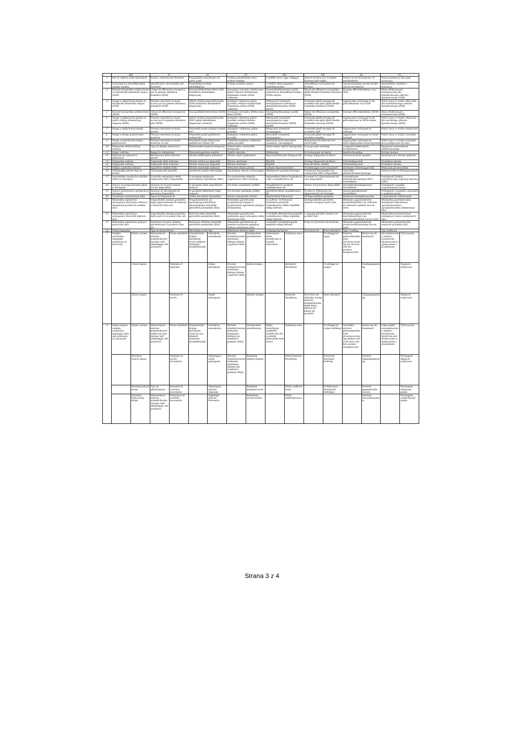| | HR | | IT | | LV | | LT | | HU | | MT | | NL | | PL | |
| --- | --- | --- | --- | --- | --- | --- | --- | --- | --- | --- | --- | --- | --- | --- | --- | --- |
| 1. | Ime ili zaštitni znak dobavljača | | Nome o marchio del fornitore | | Piegādātāja nosaukums vai preču zīme | | Tiekėjo pavadinimas arba prekės ženklas | | A szállító neve vagy védjegye | | Isem il-fornitur jew il-marka kummerċjali tiegħu | | Naam van de leverancier of handelsmerk | | Nazwa dostawcy lub znak towarowy: | |
| 2. | Dobavljačeva identifikacijska oznaka modela | | Identificativo del modello del fornitore | | Piegādātāja modeļa identifikators | | Tiekėjo modelio žymuo | | A szállító által megadott modellazonosító | | Identifikatur tal-mudell tal-fornitur | | Typeaanduiding van het model van de leverancier | | Identyfikator modelu u dostawcy | |
| 3. | Razred energetske učinkovitosti za standardni dinamički raspon (SDR) | | Classe di efficienza energetica per la gamma dinamica standard (SDR) | | Energoefektivitātes klase SDR (standarta dinamiskais diapazons) | | Energijos vartojimo efektyvumo klasė veikiant standartinės dinaminės srities (SDR) veiksena | | Energiahatékonysági osztály szabványos dinamikatartomány (SDR) esetén | | Klassi tal-effiċjenza enerġetika għall-Medda Dinamika Standard (SDR) | | Energie-efficiëntieklasse voor SDR | | Klasa efektywności energetycznej dla standardowego zakresu dynamicznego (SDR) | |
| 4. | Snaga u uključenom stanju za standardni dinamički raspon (SDR) | | Potenza assorbita in modo acceso per la gamma dinamica standard (SDR) | | Aktīvā režīmā pieprasītā jauda SDR (standarta dinamiskais diapazons) | | Įjungties veiksenos galios poreikis veikiant standartinės dinaminės srities (SDR) veiksena | | Bekapcsolt üzemmód energiaigénye szabványos dinamikatartomány (SDR) esetén | | Domanda għall-enerġija fil-modalità mix-għul għall-Medda Dinamika Standard (SDR) | | Opgenomen vermogen in de gebruiksstand voor SDR | | Pobór mocy w trybie włączenia dla standardowego zakresu dynamicznego (SDR) | |
| 5. | Razred energetske učinkovitosti (HDR) | | Classe di efficienza energetica (HDR) | | Energoefektivitātes klase (HDR) | | Energijos vartojimo efektyvumo klasė (HDR) | | Energiahatékonysági osztály (HDR) | | Klassi tal-effiċjenza enerġetika (HDR) | | Energie-efficiëntieklasse (HDR) | | Klasa efektywności energetycznej (HDR) | |
| 6. | Snaga u uključenom stanju za način velikog dinamičkog raspona (HDR) | | Potenza assorbita in modo acceso per la gamma dinamica alta (HDR) | | Aktīvā režīmā pieprasītā jauda HDR (plašs dinamiskais diapazons) režīmam | | Įjungties veiksenos galios poreikis veikiant didelės dinaminės srities (HDR) veiksena | | Bekapcsolt üzemmód energiaigénye nagy dinamikatartomány (HDR) esetén | | Domanda għall-enerġija fil-modalità mix-għul għall-Medda Dinamika Qawwija (HDR) | | Opgenomen vermogen in de gebruiksstand in HDR-modus | | Pobór mocy w trybie włączenia dla szerokiego zakresu dynamicznego (HDR) | |
| 7. | Snaga u isključenom stanju | | Potenza assorbita in modo spento | | Pieprasītā jauda izslēgtā režīmā (W) | | Išjungties veiksenos galios poreikis | | Kikapcsolt üzemmód, energiaigény | | Domanda għall-enerġija fil-modalità mitfi | | Opgenomen vermogen in uitstand | | Pobór mocy w trybie wyłączenia | |
| 8. | Snaga u stanju pripravnosti | | Potenza assorbita in modo stand-by | | Pieprasītā jauda gaidstāves režīmā (W) | | Budėjimo veiksenos galios poreikis | | Készenléti üzemmód, energiaigény | | Domanda għall-enerġija fil-modalità standby | | Opgenomen vermogen in stand-bystand | | Pobór mocy w trybie czuwania | |
| 9. | Snaga u umreženom stanju pripravnosti | | Potenza assorbita in modo stand-by in rete | | Pieprasītā jauda tīklierosas gaidstāves režīmā (W) | | Tinklinės budėjimo veiksenos galios poreikis | | Hálózatvezérelt készenléti üzemmód, energiaigény | | Kategorija tal-unità tal-wiri elettronika | | Opgenomen vermogen in netwerkgebonden stand-bystand | | Pobór mocy w trybie czuwania przy podłączeniu do sieci | |
| 10. | Kategorija elektroničkog zaslona | | Tipo di display elettronico | | Elektroniskā displeja kategorija | | Elektroninio vaizduoklio kategorija | | Elektronikus kijelző kategóriája | | Il-proporzjon tad-daqs | | Categorie elektronisch beeldscherm | | Kategoria wyświetlacza elektronicznego | |
| 11. | Omjer veličine | | Rapporto dimensioni | | Platuma/augstuma samērs | | Dydžio santykis | | Oldalarány | | Ir-riżoluzzjoni tal-iskrin | | Beeldverhouding | | Format obrazu | |
| 12. | Razlučivost zaslona (u pikselima) | | Risoluzione dello schermo (pixel) | | Ekrāna izšķirtspēja (pikseļos) | | Ekrano skyra (pikseliais) | | Képernyőfelbontás (képpontok) | | Id-daqs dijagonali tal-iskrin | | Schermresolutie (pixels) | | Rozdzielczość ekranu (piksele) | |
| 13. | Dijagonala zaslona | | Diagonale dello schermo | | Ekrāna izmērs pa diagonāli | | Ekrano įstrižainė | | Képátló | | Id-daqs dijagonali tal-iskrin | | Schermdiagonaal | | Przekątna ekranu | |
| 14. | Dijagonala zaslona | | Diagonale dello schermo | | Ekrāna izmērs pa diagonāli | | Ekrano įstrižainė | | Képátló | | Erja tal-iskrin viżibbli | | Schermdiagonaal | | Przekątna ekranu | |
| 15. | Vidljivo područje zaslona | | Superficie visibile dello | | Ekrāna redzamais laukums | | Matomas ekrano plotas | | Látható képernyőterület | | It-teknoloġija użata tal-panell | | Zichtbaar schermoppervlak | | Widoczna powierzchnia | |
| 16. | Tehnologija panela koja se koristi | | Tecnologia del pannello | | Izmantotā paneļu tehnoloģija | | Naudojama ekrano technologija | | Alkalmazott paneltechnológia | | Il-Kontroll Awtomatiku tal-Luminożità (ABC) disponibbli | | Gebruikte platteschermtechnologie | | Zastosowana technologia panelu | |
| 17. | Automatska regulacija svjetline (ABC) je dostupna | | Controllo automatico della luminosità (ABC) disponibile | | Ir pieejama spilgtuma automātiska regulēšana (ABC) | | Yra automatinio skaisčio reguliavimo (ABC) funkcija | | Automatikus fényerő-szabályozó (ABC) rendelkezésre áll | | Is-senser ta' rikonoxximent tal-vuċi disponibbli | | Automatische helderheidsregeling (ABC) beschikbaar | | Dostępność funkcji automatycznej regulacji jasności (ABC) | |
| 18. | Senzor za prepoznavanje glasa je dostupan | | Sensore di riconoscimento vocale disponibile | | Ir pieejams balss atpazīšanas sensors | | Yra balso atpažinimo jutiklis | | Hangfelismerő érzékelő rendelkezésre áll | | Senser tal-preżenza disponibbli | | Spraakherkenningssensor beschikbaar | | Dostępność czujnika rozpoznawania mowy | |
| 19. | Senzor prisutnosti u prostoriji je dostupan | | Sensore di rilevamento di presenza disponibile | | Ir pieejams klātbūtnes telpā sensors | | Yra buvimo patalpoje jutiklis | | Jelenlétérzékelő rendelkezésre áll | | Ir-rata ta' frekwenza tal-aġġornament tal-immaġni | | Aanwezigheidssensor beschikbaar | | Dostępność czujników obecności w pomieszczeniu | |
| 20. | Učestalost osvježavanja slike | | Tasso di frequenza di | | Attēla atsvaidzes intensitāte | | Vaizdo atnaujinimo dažnis | | Képfrissítési frekvencia | | Id-disponibbiltà garantita | | Beeldverversingsfrequentie | | Częstotliwość odświeżania | |
| 21. | Minimalna zajamčena dostupnost ažuriranja softvera i integriranog softvera uređaja (do): | | Disponibilità minima garantita degli aggiornamenti di software e firmware (fino al): | | Programmatūras un aparātprogrammatūras atjauninājumu minimālā garantētā pieejamība (līdz) | | Minimalus garantuotas programinės įrangos ir programinės aparatinės įrangos atnaujinimų | | A szoftver- és firmware-frissítések garantált rendelkezésre állása legalább eddig (dátum): | | Id-disponibbiltà garantita minima tal-ispare parts (sa): | | Minimale gegarandeerde beschikbaarheid van software- en firmware-updates (tot en met): | | Minimalna gwarantowana dostępność aktualizacji oprogramowania i oprogramowania układowego (do): | |
| 22. | Minimalna zajamčena dostupnost rezervnih dijelova (do): | | Disponibilità minima garantita delle parti di ricambio (fino al): | | Rezerves daļu minimālā garantētā pieejamība (līdz): | | Minimalus garantuotas galimybės gauti atsarginių dalių laikotarpis (iki): | | A tartalék alkatrészek garantált rendelkezésre állása legalább eddig (dátum): | | L-appoġġ garantit minimu tal-prodott (sa): | | Minimale gegarandeerde beschikbaarheid van reserveonderdelen (tot en met): | | Minimalna gwarantowana dostępność części zamiennych (do): | |
| 23. | Minimalna zajamčena potpora proizvodu (do): | | Assistenza tecnica minima garantita per il prodotto (fino al): | | Ražojumu atbalsta minimālā garantētā pieejamība (līdz): | | Minimalus garantuotas su gaminiu susijusios pagalbos teikimo laikotarpis (iki): | | Garantált terméktámogatás legalább eddig (dátum): | | It-tip ta' provvista tal-elettriku | | Minimale gegarandeerde productondersteuning (tot en met): | | Minimalne gwarantowane wsparcie produktu (do): | |
| 24. | Vrsta napajanja: | | Tipo di alimentatore | | Barošanas avota tips | | Maitinimo šaltinio tipas | | A tápegység típusa: | | Provvista tal- | Isem standard | Type voeding: | | Typ zasilacza: | |
| I | Vanjsko normirano napajanje (priloženo uz proizvod) | Naslov norme | Alimentatore esterno standardizzato (incluso nell' imballaggio del prodotto) | Nome standard | Standartizēts ārējais barošanas avots (iekļauts ražojuma komplektācijā) | Standarta nosaukums | Išorinis standartizuotas maitinimo šaltinis (įdėtas į gaminio dėžę) | Standartinis pavadinimas | Szabványos külső áramforrás (a termék dobozban) | Szabvány neve | | Il-vultaġġ tal-input | Externe gestandaardiseerde stroomvoorziening (in de doos van het product meegeleverd) | Naam van de standaard | Znormalizowany zasilacz zewnętrzny (dostarczony w opakowaniu z produktem) | Tytuł normy |
| | | Ulazni napon | | Tensione d' ingresso: | | Ieejas spriegums | Išorinis standartizuotas maitinimo šaltinis (įdėtas į gaminio dėžę) | Įėjimo įtampa | | Bemeneti feszültség | | Il-vultaġġ tal-output | | Voedingsspanning | | Napięcie wejściowe |
| | | Izlazni napon | | Tensione di uscita | | Izejas spriegums | | Išėjimo įtampa | | Kimeneti feszültség | Provvista tal-elettriku xierqa esterna standardizzata (jekk mhux inkluża fil-kaxxa tal-prodott) | Isem standard | | Uitgangsspanning | | Napięcie wyjściowe |
| ii | Odgovarajuće vanjsko normirano napajanje (ako nije priloženo uz proizvod) | Naslov norme | Alimentatore esterno standardizzato adatto (se non incluso nell' imballaggio del prodotto) | Nome standard | Standartizēts ārējais barošanas avots (ja nav iekļauts ražojuma komplektācijā) | Standarta nosaukums | Išorinis standartizuotas tinkamas maitinimo šaltinis (jei neįdėtas į gaminio dėžę) | Standartinis pavadinimas | Külső, szabványos megfelelő áramforrás (ha a termék dobozának nem része) | Szabvány neve | | Il-vultaġġ tal-output meħtieġ | Geschikte externe gestandaardiseerde stroomvoorziening (indien niet in de doos van het product meegeleverd) | Naam van de standaard | Odpowiedni znormalizowany zasilacz zewnętrzny (jeżeli nie jest dostarczony w opakowaniu z produktem) | Tytuł normy |
| | | Potreban izlazni napon | | Tensione in uscita necessaria | | Vajadzīgais izejas spriegums | Išorinis standartizuotas tinkamas maitinimo šaltinis (jei neįdėtas į gaminio dėžę) | Reikiama išėjimo įtampa | | Előírt kimeneti feszültség | | Il-kurrent imwassal meħtieġ | | Vereiste uitgangsspanning | | Wymagane napięcie wyjściowe |
| | | Potrebna jakost struje | Tipo di alimentatore | Intensità di corrente necessaria | | Vajadzīgais strāvas stiprums | | Reikiama tiekiama srovė | | Előírt szállított áram | | Il-frekwenza tal-kurrent meħtieġa | | Vereiste aangeleverde stroom | | Wymagane natężenie prądu |
| | | Potrebna frekvencija struje | Alimentatore esterno standardizzato (incluso nell' imballaggio del prodotto) | Frequenza di corrente necessaria | | Vajadzīgā strāvas frekvence | | Reikiamas srovės dažnis | | Előírt ramfrekvencia | | | | Vereiste stroomfrequentie | | Wymagana częstotliwość prądu |
Strana 3 z 4